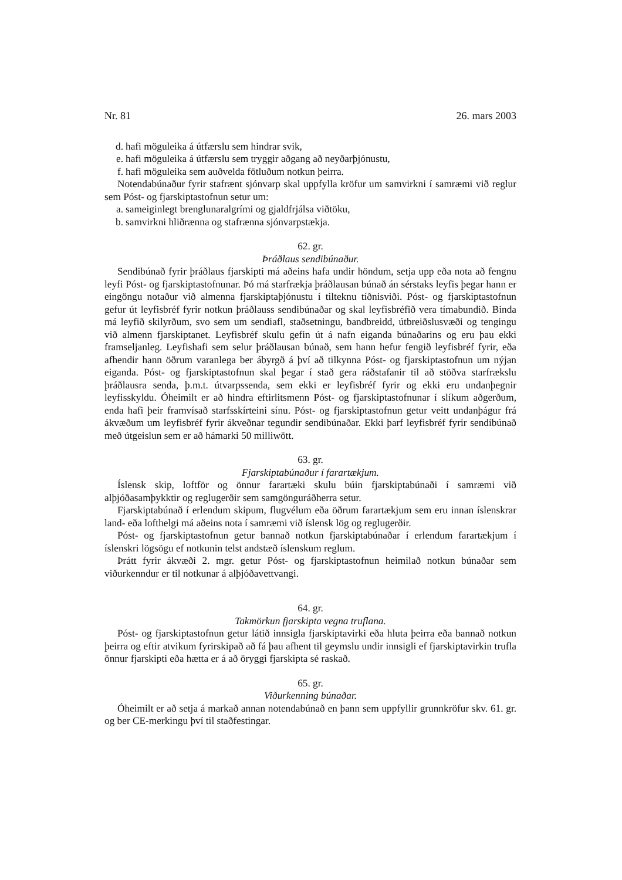Nr. 81 26. mars 2003
d. hafi möguleika á útfærslu sem hindrar svik,
e. hafi möguleika á útfærslu sem tryggir aðgang að neyðarþjónustu,
f. hafi möguleika sem auðvelda fötluðum notkun þeirra.
Notendabúnaður fyrir stafrænt sjónvarp skal uppfylla kröfur um samvirkni í samræmi við reglur sem Póst- og fjarskiptastofnun setur um:
a. sameiginlegt brenglunaralgrími og gjaldfrjálsa viðtöku,
b. samvirkni hliðrænna og stafrænna sjónvarpstækja.
62. gr.
Þráðlaus sendibúnaður.
Sendibúnað fyrir þráðlaus fjarskipti má aðeins hafa undir höndum, setja upp eða nota að fengnu leyfi Póst- og fjarskiptastofnunar. Þó má starfrækja þráðlausan búnað án sérstaks leyfis þegar hann er eingöngu notaður við almenna fjarskiptaþjónustu í tilteknu tíðnisviði. Póst- og fjarskiptastofnun gefur út leyfisbréf fyrir notkun þráðlauss sendibúnaðar og skal leyfisbréfið vera tímabundið. Binda má leyfið skilyrðum, svo sem um sendiafl, staðsetningu, bandbreidd, útbreiðslusvæði og tengingu við almenn fjarskiptanet. Leyfisbréf skulu gefin út á nafn eiganda búnaðarins og eru þau ekki framseljanleg. Leyfishafi sem selur þráðlausan búnað, sem hann hefur fengið leyfisbréf fyrir, eða afhendir hann öðrum varanlega ber ábyrgð á því að tilkynna Póst- og fjarskiptastofnun um nýjan eiganda. Póst- og fjarskiptastofnun skal þegar í stað gera ráðstafanir til að stöðva starfrækslu þráðlausra senda, þ.m.t. útvarpssenda, sem ekki er leyfisbréf fyrir og ekki eru undanþegnir leyfisskyldu. Óheimilt er að hindra eftirlitsmenn Póst- og fjarskiptastofnunar í slíkum aðgerðum, enda hafi þeir framvísað starfsskírteini sínu. Póst- og fjarskiptastofnun getur veitt undanþágur frá ákvæðum um leyfisbréf fyrir ákveðnar tegundir sendibúnaðar. Ekki þarf leyfisbréf fyrir sendibúnað með útgeislun sem er að hámarki 50 milliwött.
63. gr.
Fjarskiptabúnaður í farartækjum.
Íslensk skip, loftför og önnur farartæki skulu búin fjarskiptabúnaði í samræmi við alþjóðasamþykktir og reglugerðir sem samgönguráðherra setur.
Fjarskiptabúnað í erlendum skipum, flugvélum eða öðrum farartækjum sem eru innan íslenskrar land- eða lofthelgi má aðeins nota í samræmi við íslensk lög og reglugerðir.
Póst- og fjarskiptastofnun getur bannað notkun fjarskiptabúnaðar í erlendum farartækjum í íslenskri lögsögu ef notkunin telst andstæð íslenskum reglum.
Þrátt fyrir ákvæði 2. mgr. getur Póst- og fjarskiptastofnun heimilað notkun búnaðar sem viðurkenndur er til notkunar á alþjóðavettvangi.
64. gr.
Takmörkun fjarskipta vegna truflana.
Póst- og fjarskiptastofnun getur látið innsigla fjarskiptavirki eða hluta þeirra eða bannað notkun þeirra og eftir atvikum fyrirskipað að fá þau afhent til geymslu undir innsigli ef fjarskiptavirkin trufla önnur fjarskipti eða hætta er á að öryggi fjarskipta sé raskað.
65. gr.
Viðurkenning búnaðar.
Óheimilt er að setja á markað annan notendabúnað en þann sem uppfyllir grunnkröfur skv. 61. gr. og ber CE-merkingu því til staðfestingar.